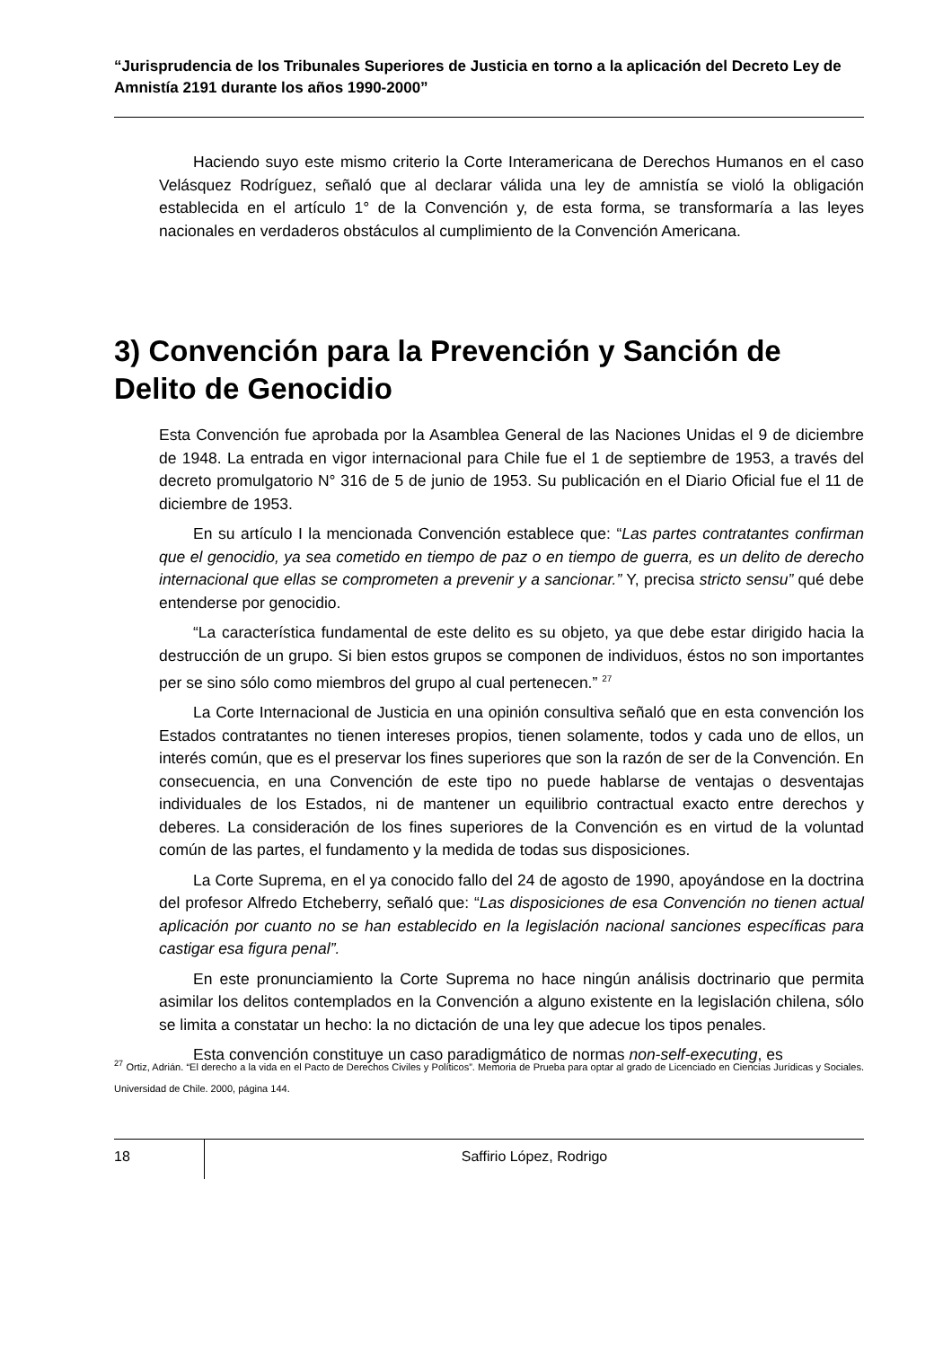“Jurisprudencia de los Tribunales Superiores de Justicia en torno a la aplicación del Decreto Ley de Amnistía 2191 durante los años 1990-2000”
Haciendo suyo este mismo criterio la Corte Interamericana de Derechos Humanos en el caso Velásquez Rodríguez, señaló que al declarar válida una ley de amnistía se violó la obligación establecida en el artículo 1° de la Convención y, de esta forma, se transformaría a las leyes nacionales en verdaderos obstáculos al cumplimiento de la Convención Americana.
3) Convención para la Prevención y Sanción de Delito de Genocidio
Esta Convención fue aprobada por la Asamblea General de las Naciones Unidas el 9 de diciembre de 1948. La entrada en vigor internacional para Chile fue el 1 de septiembre de 1953, a través del decreto promulgatorio N° 316 de 5 de junio de 1953. Su publicación en el Diario Oficial fue el 11 de diciembre de 1953.
En su artículo I la mencionada Convención establece que: “Las partes contratantes confirman que el genocidio, ya sea cometido en tiempo de paz o en tiempo de guerra, es un delito de derecho internacional que ellas se comprometen a prevenir y a sancionar.” Y, precisa stricto sensu” qué debe entenderse por genocidio.
“La característica fundamental de este delito es su objeto, ya que debe estar dirigido hacia la destrucción de un grupo. Si bien estos grupos se componen de individuos, éstos no son importantes per se sino sólo como miembros del grupo al cual pertenecen.” <sup>27</sup>
La Corte Internacional de Justicia en una opinión consultiva señaló que en esta convención los Estados contratantes no tienen intereses propios, tienen solamente, todos y cada uno de ellos, un interés común, que es el preservar los fines superiores que son la razón de ser de la Convención. En consecuencia, en una Convención de este tipo no puede hablarse de ventajas o desventajas individuales de los Estados, ni de mantener un equilibrio contractual exacto entre derechos y deberes. La consideración de los fines superiores de la Convención es en virtud de la voluntad común de las partes, el fundamento y la medida de todas sus disposiciones.
La Corte Suprema, en el ya conocido fallo del 24 de agosto de 1990, apoyándose en la doctrina del profesor Alfredo Etcheberry, señaló que: “Las disposiciones de esa Convención no tienen actual aplicación por cuanto no se han establecido en la legislación nacional sanciones específicas para castigar esa figura penal”.
En este pronunciamiento la Corte Suprema no hace ningún análisis doctrinario que permita asimilar los delitos contemplados en la Convención a alguno existente en la legislación chilena, sólo se limita a constatar un hecho: la no dictación de una ley que adecue los tipos penales.
Esta convención constituye un caso paradigmático de normas non-self-executing, es
<sup>27</sup> Ortiz, Adrián. “El derecho a la vida en el Pacto de Derechos Civiles y Políticos”. Memoria de Prueba para optar al grado de Licenciado en Ciencias Jurídicas y Sociales. Universidad de Chile. 2000, página 144.
18
Saffirio López, Rodrigo